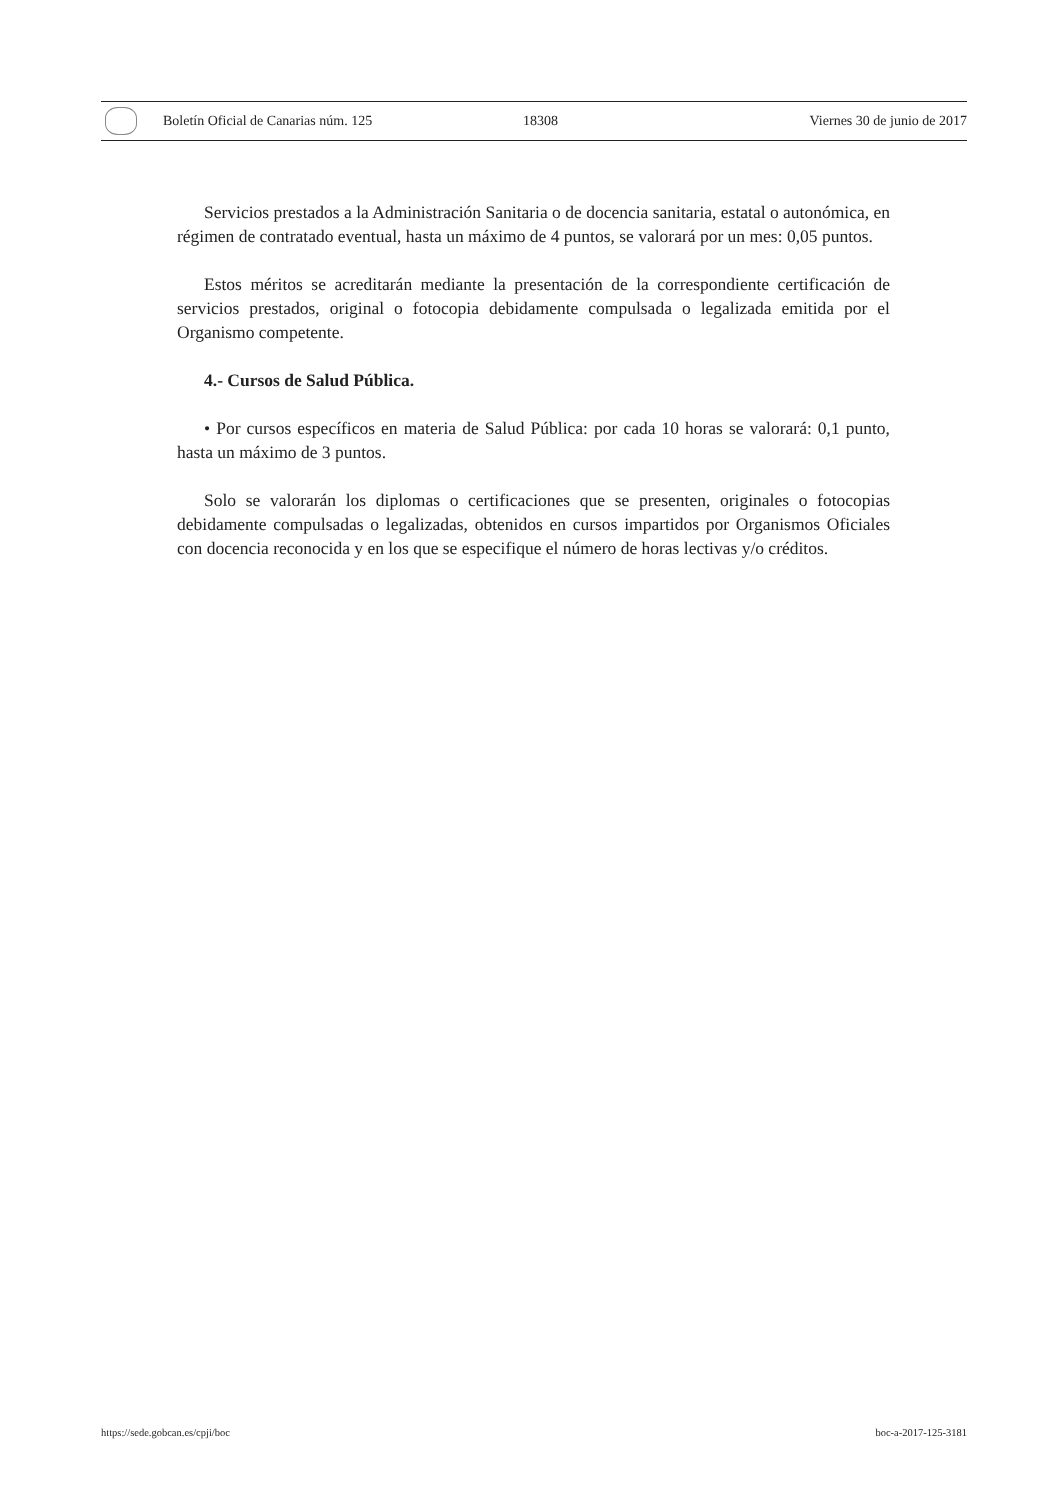Boletín Oficial de Canarias núm. 125 18308 Viernes 30 de junio de 2017
Servicios prestados a la Administración Sanitaria o de docencia sanitaria, estatal o autonómica, en régimen de contratado eventual, hasta un máximo de 4 puntos, se valorará por un mes: 0,05 puntos.
Estos méritos se acreditarán mediante la presentación de la correspondiente certificación de servicios prestados, original o fotocopia debidamente compulsada o legalizada emitida por el Organismo competente.
4.- Cursos de Salud Pública.
• Por cursos específicos en materia de Salud Pública: por cada 10 horas se valorará: 0,1 punto, hasta un máximo de 3 puntos.
Solo se valorarán los diplomas o certificaciones que se presenten, originales o fotocopias debidamente compulsadas o legalizadas, obtenidos en cursos impartidos por Organismos Oficiales con docencia reconocida y en los que se especifique el número de horas lectivas y/o créditos.
https://sede.gobcan.es/cpji/boc boc-a-2017-125-3181